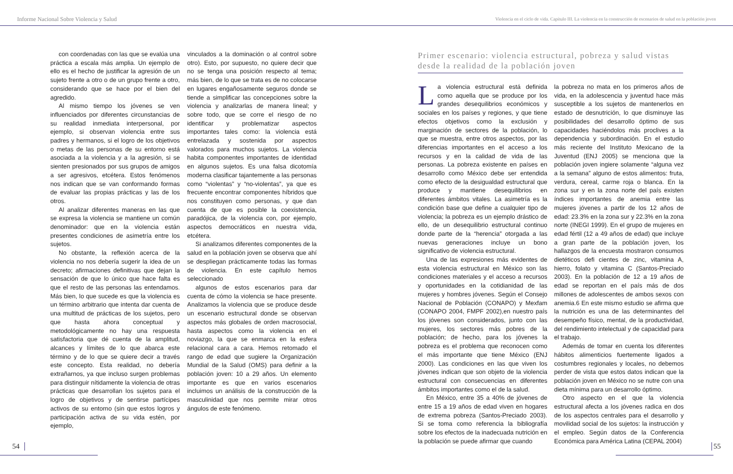Informe Nacional Sobre Violencia y Salud Violencia en el ciclo de vida. Capítulo III. La violencia en la construcción de escenarios de salud en la población joven
con coordenadas con las que se evalúa una práctica a escala más amplia. Un ejemplo de ello es el hecho de justificar la agresión de un sujeto frente a otro o de un grupo frente a otro, considerando que se hace por el bien del agredido.
Al mismo tiempo los jóvenes se ven influenciados por diferentes circunstancias de su realidad inmediata interpersonal, por ejemplo, si observan violencia entre sus padres y hermanos, si el logro de los objetivos o metas de las personas de su entorno está asociada a la violencia y a la agresión, si se sienten presionados por sus grupos de amigos a ser agresivos, etcétera. Estos fenómenos nos indican que se van conformando formas de evaluar las propias prácticas y las de los otros.
Al analizar diferentes maneras en las que se expresa la violencia se mantiene un común denominador: que en la violencia están presentes condiciones de asimetría entre los sujetos.
No obstante, la reflexión acerca de la violencia no nos debería sugerir la idea de un decreto; afirmaciones definitivas que dejan la sensación de que lo único que hace falta es que el resto de las personas las entendamos. Más bien, lo que sucede es que la violencia es un término arbitrario que intenta dar cuenta de una multitud de prácticas de los sujetos, pero que hasta ahora conceptual y metodológicamente no hay una respuesta satisfactoria que dé cuenta de la amplitud, alcances y límites de lo que abarca este término y de lo que se quiere decir a través este concepto. Esta realidad, no debería extrañarnos, ya que incluso surgen problemas para distinguir nítidamente la violencia de otras prácticas que desarrollan los sujetos para el logro de objetivos y de sentirse partícipes activos de su entorno (sin que estos logros y participación activa de su vida estén, por ejemplo,
vinculados a la dominación o al control sobre otro). Esto, por supuesto, no quiere decir que no se tenga una posición respecto al tema; más bien, de lo que se trata es de no colocarse en lugares engañosamente seguros donde se tiende a simplificar las concepciones sobre la violencia y analizarlas de manera lineal; y sobre todo, que se corre el riesgo de no identificar y problematizar aspectos importantes tales como: la violencia está entrelazada y sostenida por aspectos valorados para muchos sujetos. La violencia habita componentes importantes de identidad en algunos sujetos. Es una falsa dicotomía moderna clasificar tajantemente a las personas como “violentas” y “no-violentas”, ya que es frecuente encontrar componentes híbridos que nos constituyen como personas, y que dan cuenta de que es posible la coexistencia, paradójica, de la violencia con, por ejemplo, aspectos democráticos en nuestra vida, etcétera.
Si analizamos diferentes componentes de la salud en la población joven se observa que ahí se despliegan prácticamente todas las formas de violencia. En este capítulo hemos seleccionado
algunos de estos escenarios para dar cuenta de cómo la violencia se hace presente. Analizamos la violencia que se produce desde un escenario estructural donde se observan aspectos más globales de orden macrosocial, hasta aspectos como la violencia en el noviazgo, la que se enmarca en la esfera relacional cara a cara. Hemos retomado el rango de edad que sugiere la Organización Mundial de la Salud (OMS) para definir a la población joven: 10 a 29 años. Un elemento importante es que en varios escenarios incluimos un análisis de la construcción de la masculinidad que nos permite mirar otros ángulos de este fenómeno.
54
Primer escenario: violencia estructural, pobreza y salud vistas desde la realidad de la población joven
La violencia estructural está definida como aquella que se produce por los grandes desequilibrios económicos y sociales en los países y regiones, y que tiene efectos objetivos como la exclusión y marginación de sectores de la población, lo que se muestra, entre otros aspectos, por las diferencias importantes en el acceso a los recursos y en la calidad de vida de las personas. La pobreza existente en países en desarrollo como México debe ser entendida como efecto de la desigualdad estructural que produce y mantiene desequilibrios en diferentes ámbitos vitales. La asimetría es la condición base que define a cualquier tipo de violencia; la pobreza es un ejemplo drástico de ello, de un desequilibrio estructural continuo donde parte de la “herencia” otorgada a las nuevas generaciones incluye un bono significativo de violencia estructural.
Una de las expresiones más evidentes de esta violencia estructural en México son las condiciones materiales y el acceso a recursos y oportunidades en la cotidianidad de las mujeres y hombres jóvenes. Según el Consejo Nacional de Población (CONAPO) y Mexfam (CONAPO 2004, FMPF 2002),en nuestro país los jóvenes son considerados, junto con las mujeres, los sectores más pobres de la población; de hecho, para los jóvenes la pobreza es el problema que reconocen como el más importante que tiene México (ENJ 2000). Las condiciones en las que viven los jóvenes indican que son objeto de la violencia estructural con consecuencias en diferentes ámbitos importantes como el de la salud.
En México, entre 35 a 40% de jóvenes de entre 15 a 19 años de edad viven en hogares de extrema pobreza (Santos-Preciado 2003). Si se toma como referencia la bibliografía sobre los efectos de la inadecuada nutrición en la población se puede afirmar que cuando
la pobreza no mata en los primeros años de vida, en la adolescencia y juventud hace más susceptible a los sujetos de mantenerlos en estado de desnutrición, lo que disminuye las posibilidades del desarrollo óptimo de sus capacidades haciéndolos más proclives a la dependencia y subordinación. En el estudio más reciente del Instituto Mexicano de la Juventud (ENJ 2005) se menciona que la población joven ingiere solamente “alguna vez a la semana” alguno de estos alimentos: fruta, verdura, cereal, carme roja o blanca. En la zona sur y en la zona norte del país existen índices importantes de anemia entre las mujeres jóvenes a partir de los 12 años de edad: 23.3% en la zona sur y 22.3% en la zona norte (INEGI 1999). En el grupo de mujeres en edad fértil (12 a 49 años de edad) que incluye a gran parte de la población joven, los hallazgos de la encuesta mostraron consumos dietéticos defi cientes de zinc, vitamina A, hierro, folato y vitamina C (Santos-Preciado 2003). En la población de 12 a 19 años de edad se reportan en el país más de dos millones de adolescentes de ambos sexos con anemia.6 En este mismo estudio se afirma que la nutrición es una de las determinantes del desempeño físico, mental, de la productividad, del rendimiento intelectual y de capacidad para el trabajo.
Además de tomar en cuenta los diferentes hábitos alimenticios fuertemente ligados a costumbres regionales y locales, no debemos perder de vista que estos datos indican que la población joven en México no se nutre con una dieta mínima para un desarrollo óptimo.
Otro aspecto en el que la violencia estructural afecta a los jóvenes radica en dos de los aspectos centrales para el desarrollo y movilidad social de los sujetos: la instrucción y el empleo. Según datos de la Conferencia Económica para América Latina (CEPAL 2004)
55